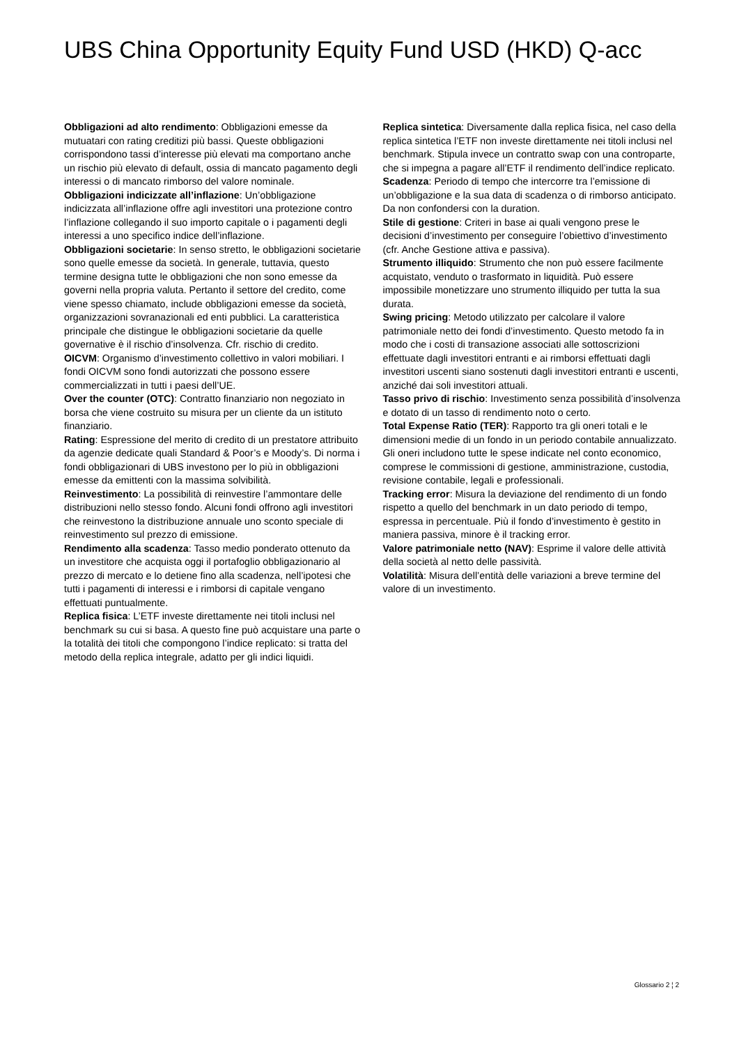UBS China Opportunity Equity Fund USD (HKD) Q-acc
Obbligazioni ad alto rendimento: Obbligazioni emesse da mutuatari con rating creditizi più bassi. Queste obbligazioni corrispondono tassi d’interesse più elevati ma comportano anche un rischio più elevato di default, ossia di mancato pagamento degli interessi o di mancato rimborso del valore nominale.
Obbligazioni indicizzate all’inflazione: Un’obbligazione indicizzata all’inflazione offre agli investitori una protezione contro l’inflazione collegando il suo importo capitale o i pagamenti degli interessi a uno specifico indice dell’inflazione.
Obbligazioni societarie: In senso stretto, le obbligazioni societarie sono quelle emesse da società. In generale, tuttavia, questo termine designa tutte le obbligazioni che non sono emesse da governi nella propria valuta. Pertanto il settore del credito, come viene spesso chiamato, include obbligazioni emesse da società, organizzazioni sovranazionali ed enti pubblici. La caratteristica principale che distingue le obbligazioni societarie da quelle governative è il rischio d’insolvenza. Cfr. rischio di credito.
OICVM: Organismo d’investimento collettivo in valori mobiliari. I fondi OICVM sono fondi autorizzati che possono essere commercializzati in tutti i paesi dell’UE.
Over the counter (OTC): Contratto finanziario non negoziato in borsa che viene costruito su misura per un cliente da un istituto finanziario.
Rating: Espressione del merito di credito di un prestatore attribuito da agenzie dedicate quali Standard & Poor’s e Moody’s. Di norma i fondi obbligazionari di UBS investono per lo più in obbligazioni emesse da emittenti con la massima solvibilità.
Reinvestimento: La possibilità di reinvestire l’ammontare delle distribuzioni nello stesso fondo. Alcuni fondi offrono agli investitori che reinvestono la distribuzione annuale uno sconto speciale di reinvestimento sul prezzo di emissione.
Rendimento alla scadenza: Tasso medio ponderato ottenuto da un investitore che acquista oggi il portafoglio obbligazionario al prezzo di mercato e lo detiene fino alla scadenza, nell’ipotesi che tutti i pagamenti di interessi e i rimborsi di capitale vengano effettuati puntualmente.
Replica fisica: L’ETF investe direttamente nei titoli inclusi nel benchmark su cui si basa. A questo fine può acquistare una parte o la totalità dei titoli che compongono l’indice replicato: si tratta del metodo della replica integrale, adatto per gli indici liquidi.
Replica sintetica: Diversamente dalla replica fisica, nel caso della replica sintetica l’ETF non investe direttamente nei titoli inclusi nel benchmark. Stipula invece un contratto swap con una controparte, che si impegna a pagare all’ETF il rendimento dell’indice replicato.
Scadenza: Periodo di tempo che intercorre tra l’emissione di un’obbligazione e la sua data di scadenza o di rimborso anticipato. Da non confondersi con la duration.
Stile di gestione: Criteri in base ai quali vengono prese le decisioni d’investimento per conseguire l’obiettivo d’investimento (cfr. Anche Gestione attiva e passiva).
Strumento illiquido: Strumento che non può essere facilmente acquistato, venduto o trasformato in liquidità. Può essere impossibile monetizzare uno strumento illiquido per tutta la sua durata.
Swing pricing: Metodo utilizzato per calcolare il valore patrimoniale netto dei fondi d’investimento. Questo metodo fa in modo che i costi di transazione associati alle sottoscrizioni effettuate dagli investitori entranti e ai rimborsi effettuati dagli investitori uscenti siano sostenuti dagli investitori entranti e uscenti, anziché dai soli investitori attuali.
Tasso privo di rischio: Investimento senza possibilità d’insolvenza e dotato di un tasso di rendimento noto o certo.
Total Expense Ratio (TER): Rapporto tra gli oneri totali e le dimensioni medie di un fondo in un periodo contabile annualizzato. Gli oneri includono tutte le spese indicate nel conto economico, comprese le commissioni di gestione, amministrazione, custodia, revisione contabile, legali e professionali.
Tracking error: Misura la deviazione del rendimento di un fondo rispetto a quello del benchmark in un dato periodo di tempo, espressa in percentuale. Più il fondo d’investimento è gestito in maniera passiva, minore è il tracking error.
Valore patrimoniale netto (NAV): Esprime il valore delle attività della società al netto delle passività.
Volatilità: Misura dell’entità delle variazioni a breve termine del valore di un investimento.
Glossario 2 ¦ 2